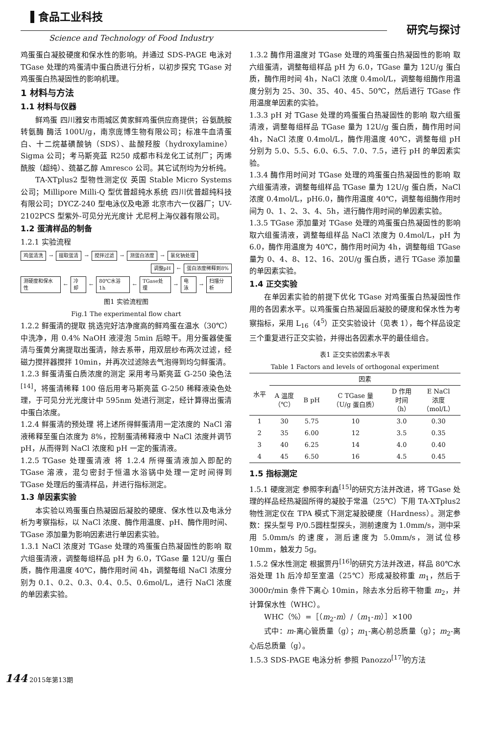食品工业科技
Science and Technology of Food Industry
研究与探讨
鸡蛋蛋白凝胶硬度和保水性的影响。并通过 SDS-PAGE 电泳对 TGase 处理的鸡蛋清中蛋白质进行分析，以初步探究 TGase 对鸡蛋蛋白热凝固性的影响机理。
1 材料与方法
1.1 材料与仪器
鲜鸡蛋 四川雅安市雨城区黄家鲜鸡蛋供应商提供；谷氨酰胺转氨酶 酶活 100U/g，南京庞博生物有限公司；标准牛血清蛋白、十二烷基磺酸钠（SDS）、盐酸羟胺（hydroxylamine） Sigma 公司；考马斯亮蓝 R250 成都市科龙化工试剂厂；丙烯酰胺（超纯）、巯基乙醇 Amresco 公司。其它试剂均为分析纯。
TA-XTplus2 型物性测定仪 英国 Stable Micro Systems 公司；Millipore Milli-Q 型优普超纯水系统 四川优普超纯科技有限公司；DYCZ-240 型电泳仪及电源 北京市六一仪器厂；UV-2102PCS 型紫外-可见分光光度计 尤尼柯上海仪器有限公司。
1.2 蛋清样品的制备
1.2.1 实验流程
鸡蛋清洗 → 提取蛋清 → 搅拌过滤 → 测蛋白浓度 → 氯化钠处理
调整pH ← 蛋白浓度稀释到8%
测硬度和保水性 ← 冷却 ← 80℃水浴1h ← TGase处理 → 电泳 → 扫描分析
图1 实验流程图
Fig.1 The experimental flow chart
1.2.2 鲜蛋清的提取 挑选完好洁净度高的鲜鸡蛋在温水（30℃）中洗净，用 0.4% NaOH 液浸泡 5min 后晾干。用分蛋器使蛋清与蛋黄分离提取出蛋清，除去系带，用双层纱布两次过滤，经磁力搅拌器搅拌 10min，并再次过滤除去气泡得到均匀鲜蛋清。
1.2.3 鲜蛋清蛋白质浓度的测定 采用考马斯亮蓝 G-250 染色法<sup>[14]</sup>，将蛋清稀释 100 倍后用考马斯亮蓝 G-250 稀释液染色处理，于可见分光光度计中 595nm 处进行测定，经计算得出蛋清中蛋白浓度。
1.2.4 鲜蛋清的预处理 将上述所得鲜蛋清用一定浓度的 NaCl 溶液稀释至蛋白浓度为 8%，控制蛋清稀释液中 NaCl 浓度并调节 pH，从而得到 NaCl 浓度和 pH 一定的蛋清液。
1.2.5 TGase 处理蛋清液 将 1.2.4 所得蛋清液加入即配的 TGase 溶液，混匀密封于恒温水浴锅中处理一定时间得到 TGase 处理后的蛋清样品，并进行指标测定。
1.3 单因素实验
本实验以鸡蛋蛋白热凝固后凝胶的硬度、保水性以及电泳分析为考察指标，以 NaCl 浓度、酶作用温度、pH、酶作用时间、TGase 添加量为影响因素进行单因素实验。
1.3.1 NaCl 浓度对 TGase 处理的鸡蛋蛋白热凝固性的影响 取六组蛋清液，调整每组样品 pH 为 6.0，TGase 量 12U/g 蛋白质，酶作用温度 40℃，酶作用时间 4h，调整每组 NaCl 浓度分别为 0.1、0.2、0.3、0.4、0.5、0.6mol/L，进行 NaCl 浓度的单因素实验。
1.3.2 酶作用温度对 TGase 处理的鸡蛋蛋白热凝固性的影响 取六组蛋清，调整每组样品 pH 为 6.0，TGase 量为 12U/g 蛋白质，酶作用时间 4h，NaCl 浓度 0.4mol/L，调整每组酶作用温度分别为 25、30、35、40、45、50℃，然后进行 TGase 作用温度单因素的实验。
1.3.3 pH 对 TGase 处理的鸡蛋蛋白热凝固性的影响 取六组蛋清液，调整每组样品 TGase 量为 12U/g 蛋白质，酶作用时间 4h，NaCl 浓度 0.4mol/L，酶作用温度 40℃，调整每组 pH 分别为 5.0、5.5、6.0、6.5、7.0、7.5，进行 pH 的单因素实验。
1.3.4 酶作用时间对 TGase 处理的鸡蛋蛋白热凝固性的影响 取六组蛋清液，调整每组样品 TGase 量为 12U/g 蛋白质，NaCl 浓度 0.4mol/L，pH6.0，酶作用温度 40℃，调整每组酶作用时间为 0、1、2、3、4、5h，进行酶作用时间的单因素实验。
1.3.5 TGase 添加量对 TGase 处理的鸡蛋蛋白热凝固性的影响 取六组蛋清液，调整每组样品 NaCl 浓度为 0.4mol/L，pH 为 6.0，酶作用温度为 40℃，酶作用时间为 4h，调整每组 TGase 量为 0、4、8、12、16、20U/g 蛋白质，进行 TGase 添加量的单因素实验。
1.4 正交实验
在单因素实验的前提下优化 TGase 对鸡蛋蛋白热凝固性作用的各因素水平。以鸡蛋蛋白热凝固后凝胶的硬度和保水性为考察指标，采用 L<sub>16</sub>（4<sup>5</sup>）正交实验设计（见表 1），每个样品设定三个重复进行正交实验，并得出各因素水平的最佳组合。
表1 正交实验因素水平表
Table 1 Factors and levels of orthogonal experiment
| 水平 | 因素 | | | | |
| --- | --- | --- | --- | --- | --- |
| | A 温度 （℃） | B pH | C TGase 量 （U/g 蛋白质） | D 作用 时间 （h） | E NaCl 浓度 （mol/L） |
| 1 | 30 | 5.75 | 10 | 3.0 | 0.30 |
| 2 | 35 | 6.00 | 12 | 3.5 | 0.35 |
| 3 | 40 | 6.25 | 14 | 4.0 | 0.40 |
| 4 | 45 | 6.50 | 16 | 4.5 | 0.45 |
1.5 指标测定
1.5.1 硬度测定 参照李利鑫<sup>[15]</sup>的研究方法并改进，将 TGase 处理的样品经热凝固所得的凝胶于常温（25℃）下用 TA-XTplus2 物性测定仪在 TPA 模式下测定凝胶硬度（Hardness）。测定参数：探头型号 P/0.5圆柱型探头，测前速度为 1.0mm/s，测中采用 5.0mm/s 的速度，测后速度为 5.0mm/s，测试位移 10mm，触发力 5g。
1.5.2 保水性测定 根据贾丹<sup>[16]</sup>的研究方法并改进，样品 80℃水浴处理 1h 后冷却至室温（25℃）形成凝胶称重 m<sub>1</sub>，然后于 3000r/min 条件下离心 10min，除去水分后称干物重 m<sub>2</sub>，并计算保水性（WHC）。
WHC（%）=［（m<sub>2</sub>-m）/（m<sub>1</sub>-m）］×100
式中：m-离心管质量（g）；m<sub>1</sub>-离心前总质量（g）；m<sub>2</sub>-离心后总质量（g）。
1.5.3 SDS-PAGE 电泳分析 参照 Panozzo<sup>[17]</sup>的方法
144 2015年第13期